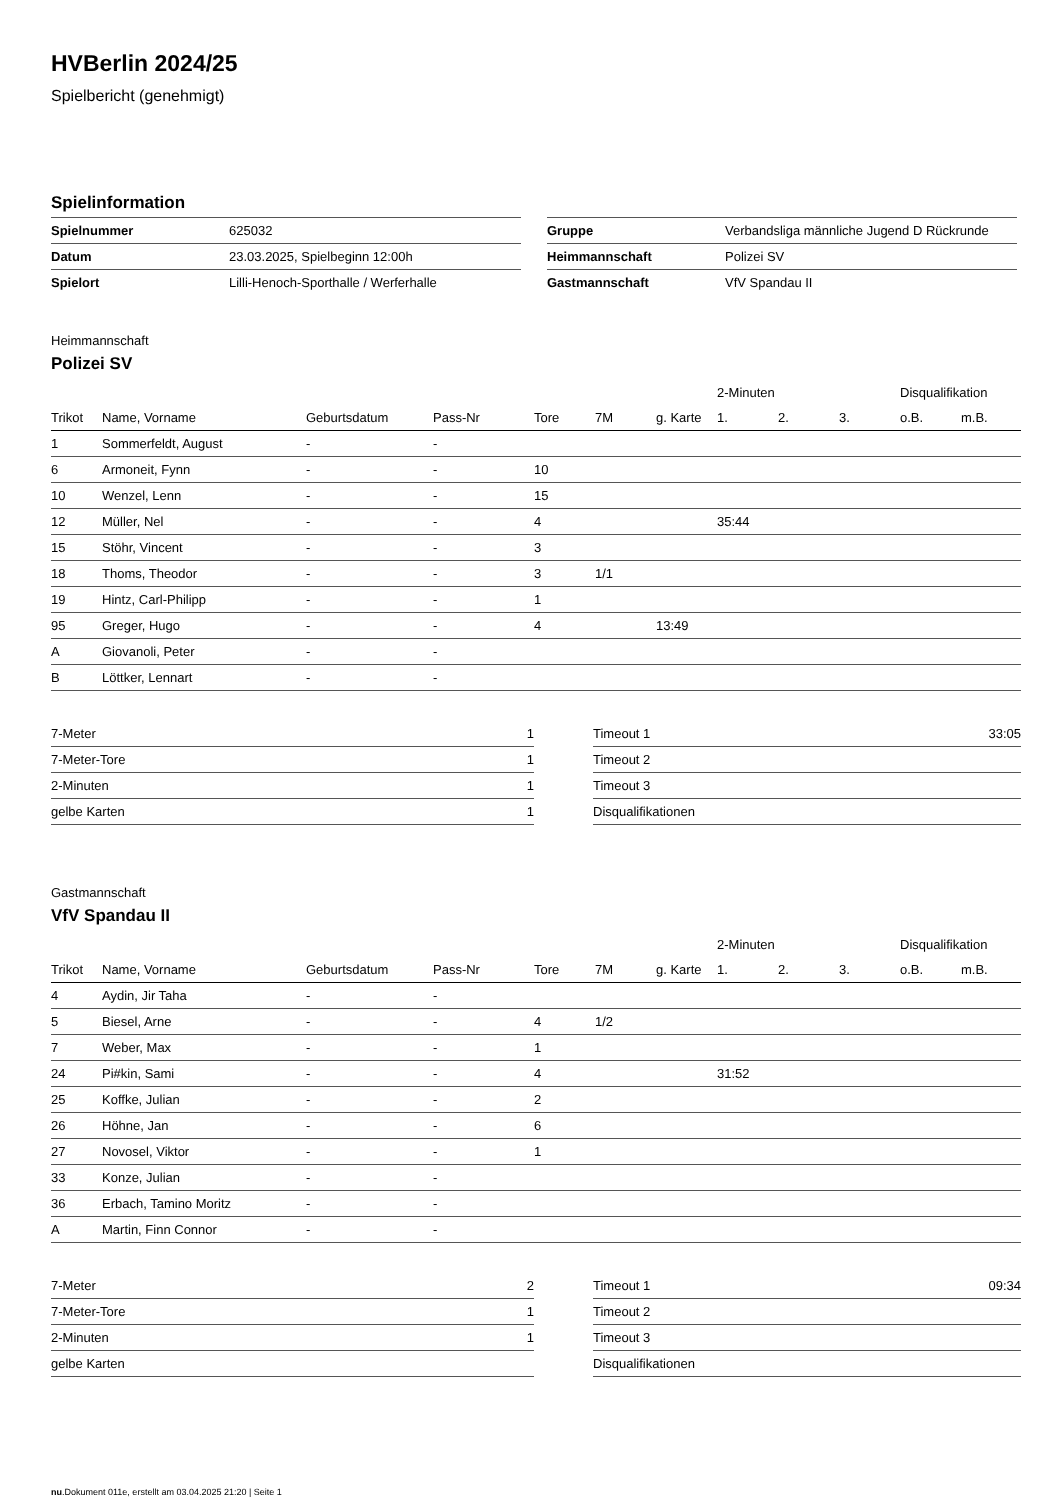HVBerlin 2024/25
Spielbericht (genehmigt)
Spielinformation
| Spielnummer | 625032 |
| Datum | 23.03.2025, Spielbeginn 12:00h |
| Spielort | Lilli-Henoch-Sporthalle / Werferhalle |
| Gruppe | Verbandsliga männliche Jugend D Rückrunde |
| Heimmannschaft | Polizei SV |
| Gastmannschaft | VfV Spandau II |
Heimmannschaft
Polizei SV
| | | | | | | | 2-Minuten | | | Disqualifikation | |
| Trikot | Name, Vorname | Geburtsdatum | Pass-Nr | Tore | 7M | g. Karte | 1. | 2. | 3. | o.B. | m.B. |
| 1 | Sommerfeldt, August | - | - | | | | | | | | |
| 6 | Armoneit, Fynn | - | - | 10 | | | | | | | |
| 10 | Wenzel, Lenn | - | - | 15 | | | | | | | |
| 12 | Müller, Nel | - | - | 4 | | | 35:44 | | | | |
| 15 | Stöhr, Vincent | - | - | 3 | | | | | | | |
| 18 | Thoms, Theodor | - | - | 3 | 1/1 | | | | | | |
| 19 | Hintz, Carl-Philipp | - | - | 1 | | | | | | | |
| 95 | Greger, Hugo | - | - | 4 | | 13:49 | | | | | |
| A | Giovanoli, Peter | - | - | | | | | | | | |
| B | Löttker, Lennart | - | - | | | | | | | | |
| 7-Meter | 1 |
| 7-Meter-Tore | 1 |
| 2-Minuten | 1 |
| gelbe Karten | 1 |
| Timeout 1 | 33:05 |
| Timeout 2 | |
| Timeout 3 | |
| Disqualifikationen | |
Gastmannschaft
VfV Spandau II
| | | | | | | | 2-Minuten | | | Disqualifikation | |
| Trikot | Name, Vorname | Geburtsdatum | Pass-Nr | Tore | 7M | g. Karte | 1. | 2. | 3. | o.B. | m.B. |
| 4 | Aydin, Jir Taha | - | - | | | | | | | | |
| 5 | Biesel, Arne | - | - | 4 | 1/2 | | | | | | |
| 7 | Weber, Max | - | - | 1 | | | | | | | |
| 24 | Pi#kin, Sami | - | - | 4 | | | 31:52 | | | | |
| 25 | Koffke, Julian | - | - | 2 | | | | | | | |
| 26 | Höhne, Jan | - | - | 6 | | | | | | | |
| 27 | Novosel, Viktor | - | - | 1 | | | | | | | |
| 33 | Konze, Julian | - | - | | | | | | | | |
| 36 | Erbach, Tamino Moritz | - | - | | | | | | | | |
| A | Martin, Finn Connor | - | - | | | | | | | | |
| 7-Meter | 2 |
| 7-Meter-Tore | 1 |
| 2-Minuten | 1 |
| gelbe Karten | |
| Timeout 1 | 09:34 |
| Timeout 2 | |
| Timeout 3 | |
| Disqualifikationen | |
nu.Dokument 011e, erstellt am 03.04.2025 21:20 | Seite 1